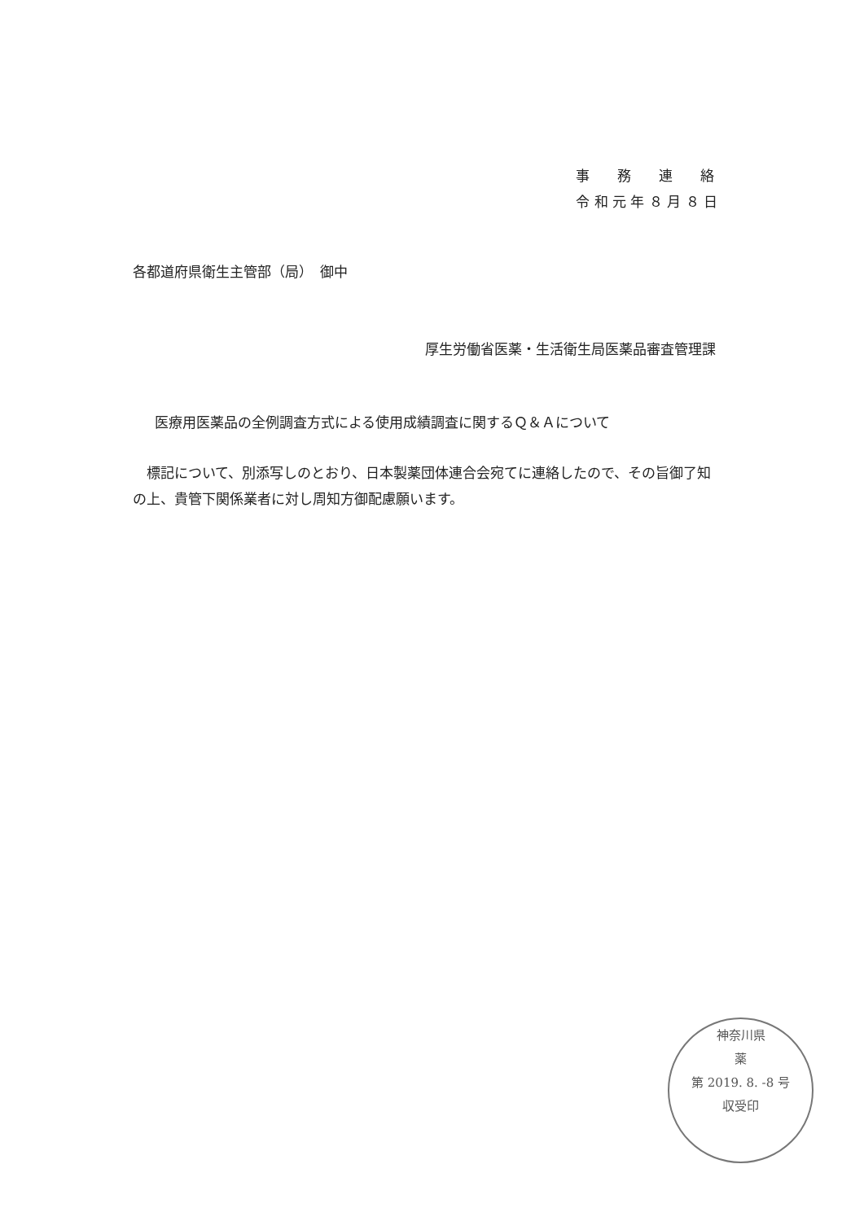事　　務　　連　　絡
令 和 元 年 ８ 月 ８ 日
各都道府県衛生主管部（局）　御中
厚生労働省医薬・生活衛生局医薬品審査管理課
医療用医薬品の全例調査方式による使用成績調査に関するＱ＆Ａについて
　標記について、別添写しのとおり、日本製薬団体連合会宛てに連絡したので、その旨御了知の上、貴管下関係業者に対し周知方御配慮願います。
神奈川県
薬
第 2019. 8. -8 号
収受印